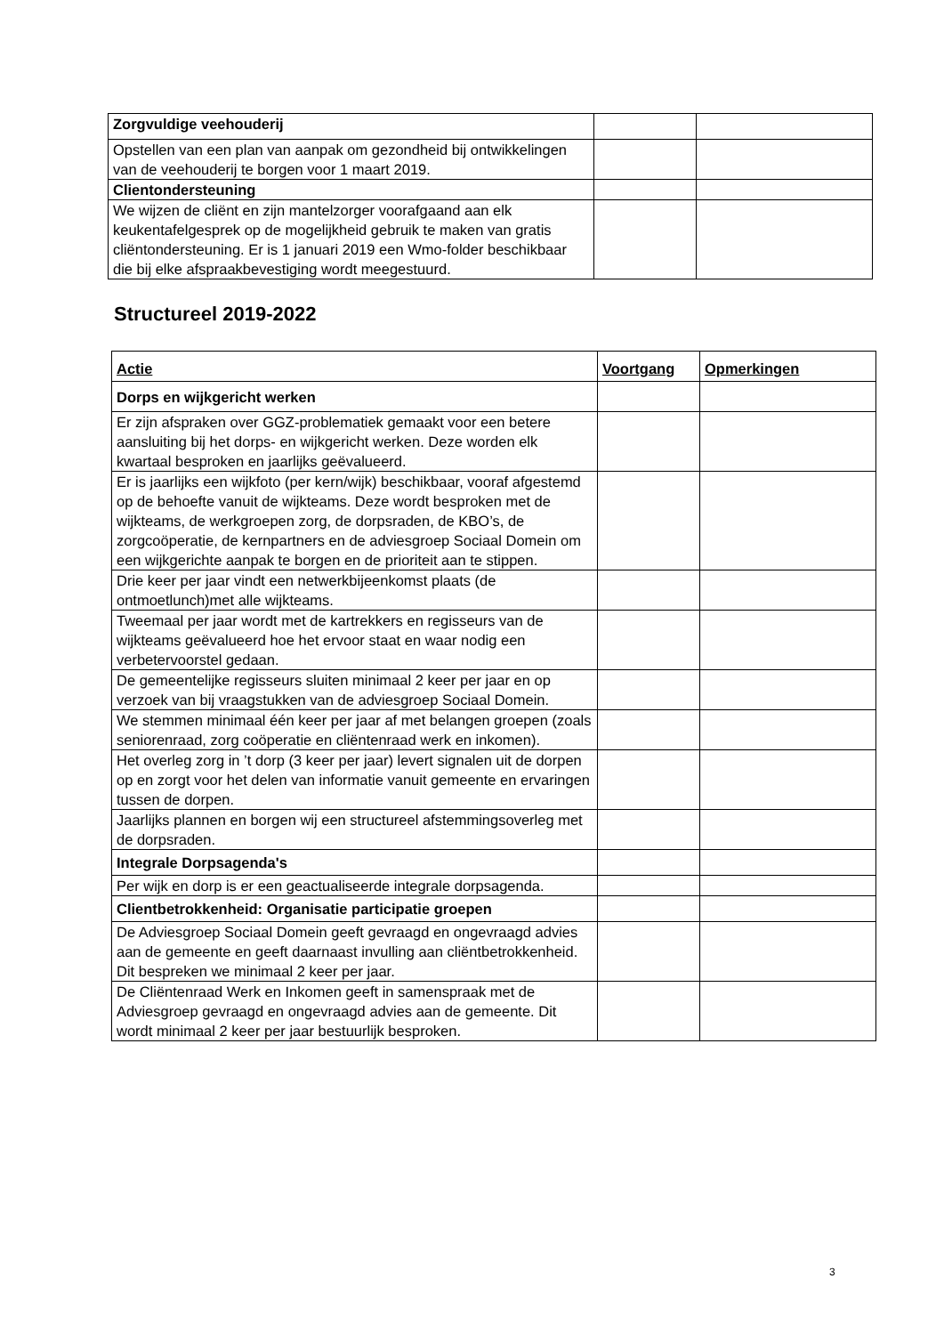| Zorgvuldige veehouderij | | |
| Opstellen van een plan van aanpak om gezondheid bij ontwikkelingen van de veehouderij te borgen voor 1 maart 2019. | | |
| Clientondersteuning | | |
| We wijzen de cliënt en zijn mantelzorger voorafgaand aan elk keukentafelgesprek op de mogelijkheid gebruik te maken van gratis cliëntondersteuning. Er is 1 januari 2019 een Wmo-folder beschikbaar die bij elke afspraakbevestiging wordt meegestuurd. | | |
Structureel 2019-2022
| Actie | Voortgang | Opmerkingen |
| --- | --- | --- |
| Dorps en wijkgericht werken | | |
| Er zijn afspraken over GGZ-problematiek gemaakt voor een betere aansluiting bij het dorps- en wijkgericht werken. Deze worden elk kwartaal besproken en jaarlijks geëvalueerd. | | |
| Er is jaarlijks een wijkfoto (per kern/wijk) beschikbaar, vooraf afgestemd op de behoefte vanuit de wijkteams. Deze wordt besproken met de wijkteams, de werkgroepen zorg, de dorpsraden, de KBO’s, de zorgcoöperatie, de kernpartners en de adviesgroep Sociaal Domein om een wijkgerichte aanpak te borgen en de prioriteit aan te stippen. | | |
| Drie keer per jaar vindt een netwerkbijeenkomst plaats (de ontmoetlunch)met alle wijkteams. | | |
| Tweemaal per jaar wordt met de kartrekkers en regisseurs van de wijkteams geëvalueerd hoe het ervoor staat en waar nodig een verbetervoorstel gedaan. | | |
| De gemeentelijke regisseurs sluiten minimaal 2 keer per jaar en op verzoek van bij vraagstukken van de adviesgroep Sociaal Domein. | | |
| We stemmen minimaal één keer per jaar af met belangen groepen (zoals seniorenraad, zorg coöperatie en cliëntenraad werk en inkomen). | | |
| Het overleg zorg in ’t dorp (3 keer per jaar) levert signalen uit de dorpen op en zorgt voor het delen van informatie vanuit gemeente en ervaringen tussen de dorpen. | | |
| Jaarlijks plannen en borgen wij een structureel afstemmingsoverleg met de dorpsraden. | | |
| Integrale Dorpsagenda's | | |
| Per wijk en dorp is er een geactualiseerde integrale dorpsagenda. | | |
| Clientbetrokkenheid: Organisatie participatie groepen | | |
| De Adviesgroep Sociaal Domein geeft gevraagd en ongevraagd advies aan de gemeente en geeft daarnaast invulling aan cliëntbetrokkenheid. Dit bespreken we minimaal 2 keer per jaar. | | |
| De Cliëntenraad Werk en Inkomen geeft in samenspraak met de Adviesgroep gevraagd en ongevraagd advies aan de gemeente. Dit wordt minimaal 2 keer per jaar bestuurlijk besproken. | | |
3